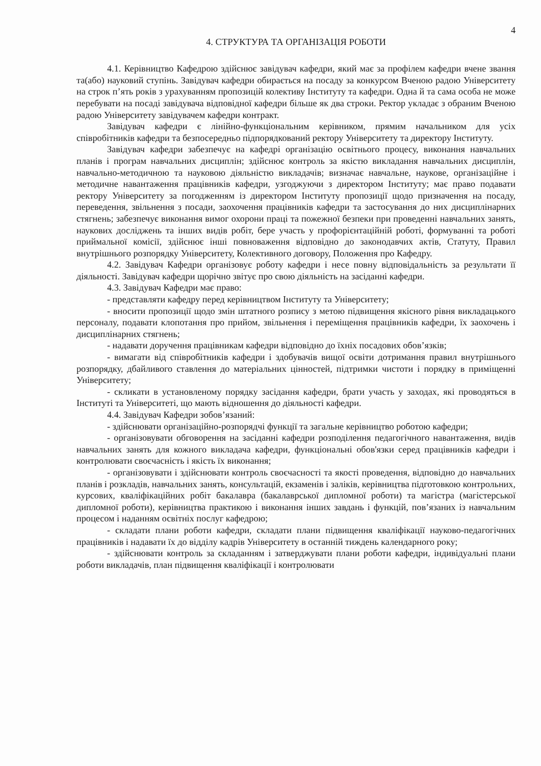4
4. СТРУКТУРА ТА ОРГАНІЗАЦІЯ РОБОТИ
4.1. Керівництво Кафедрою здійснює завідувач кафедри, який має за профілем кафедри вчене звання та(або) науковий ступінь. Завідувач кафедри обирається на посаду за конкурсом Вченою радою Університету на строк п’ять років з урахуванням пропозицій колективу Інституту та кафедри. Одна й та сама особа не може перебувати на посаді завідувача відповідної кафедри більше як два строки. Ректор укладає з обраним Вченою радою Університету завідувачем кафедри контракт.
Завідувач кафедри є лінійно-функціональним керівником, прямим начальником для усіх співробітників кафедри та безпосередньо підпорядкований ректору Університету та директору Інституту.
Завідувач кафедри забезпечує на кафедрі організацію освітнього процесу, виконання навчальних планів і програм навчальних дисциплін; здійснює контроль за якістю викладання навчальних дисциплін, навчально-методичною та науковою діяльністю викладачів; визначає навчальне, наукове, організаційне і методичне навантаження працівників кафедри, узгоджуючи з директором Інституту; має право подавати ректору Університету за погодженням із директором Інституту пропозиції щодо призначення на посаду, переведення, звільнення з посади, заохочення працівників кафедри та застосування до них дисциплінарних стягнень; забезпечує виконання вимог охорони праці та пожежної безпеки при проведенні навчальних занять, наукових досліджень та інших видів робіт, бере участь у профорієнтаційній роботі, формуванні та роботі приймальної комісії, здійснює інші повноваження відповідно до законодавчих актів, Статуту, Правил внутрішнього розпорядку Університету, Колективного договору, Положення про Кафедру.
4.2. Завідувач Кафедри організовує роботу кафедри і несе повну відповідальність за результати її діяльності. Завідувач кафедри щорічно звітує про свою діяльність на засіданні кафедри.
4.3. Завідувач Кафедри має право:
- представляти кафедру перед керівництвом Інституту та Університету;
- вносити пропозиції щодо змін штатного розпису з метою підвищення якісного рівня викладацького персоналу, подавати клопотання про прийом, звільнення і переміщення працівників кафедри, їх заохочень і дисциплінарних стягнень;
- надавати доручення працівникам кафедри відповідно до їхніх посадових обов’язків;
- вимагати від співробітників кафедри і здобувачів вищої освіти дотримання правил внутрішнього розпорядку, дбайливого ставлення до матеріальних цінностей, підтримки чистоти і порядку в приміщенні Університету;
- скликати в установленому порядку засідання кафедри, брати участь у заходах, які проводяться в Інституті та Університеті, що мають відношення до діяльності кафедри.
4.4. Завідувач Кафедри зобов’язаний:
- здійснювати організаційно-розпорядчі функції та загальне керівництво роботою кафедри;
- організовувати обговорення на засіданні кафедри розподілення педагогічного навантаження, видів навчальних занять для кожного викладача кафедри, функціональні обов'язки серед працівників кафедри і контролювати своєчасність і якість їх виконання;
- організовувати і здійснювати контроль своєчасності та якості проведення, відповідно до навчальних планів і розкладів, навчальних занять, консультацій, екзаменів і заліків, керівництва підготовкою контрольних, курсових, кваліфікаційних робіт бакалавра (бакалаврської дипломної роботи) та магістра (магістерської дипломної роботи), керівництва практикою і виконання інших завдань і функцій, пов’язаних із навчальним процесом і наданням освітніх послуг кафедрою;
- складати плани роботи кафедри, складати плани підвищення кваліфікації науково-педагогічних працівників і надавати їх до відділу кадрів Університету в останній тиждень календарного року;
- здійснювати контроль за складанням і затверджувати плани роботи кафедри, індивідуальні плани роботи викладачів, план підвищення кваліфікації і контролювати